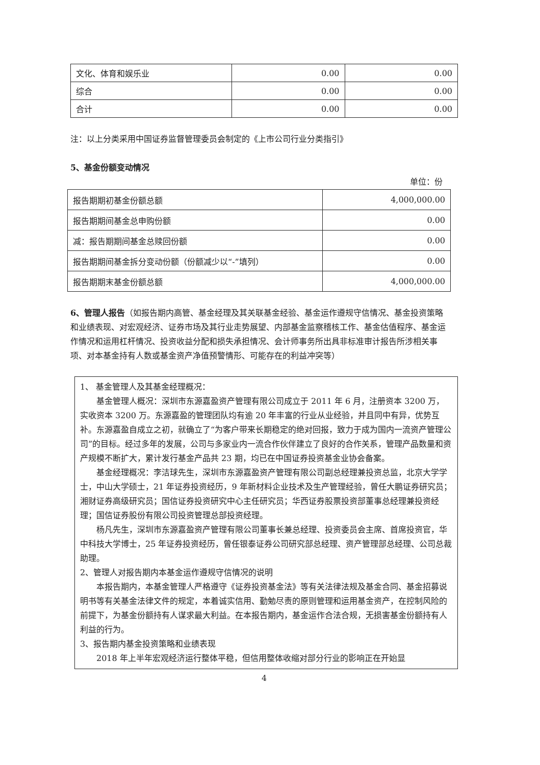| 文化、体育和娱乐业 | 0.00 | 0.00 |
| 综合 | 0.00 | 0.00 |
| 合计 | 0.00 | 0.00 |
注：以上分类采用中国证券监督管理委员会制定的《上市公司行业分类指引》
5、基金份额变动情况
单位：份
| 报告期期初基金份额总额 | 4,000,000.00 |
| 报告期期间基金总申购份额 | 0.00 |
| 减：报告期期间基金总赎回份额 | 0.00 |
| 报告期期间基金拆分变动份额（份额减少以“-”填列） | 0.00 |
| 报告期期末基金份额总额 | 4,000,000.00 |
6、管理人报告（如报告期内高管、基金经理及其关联基金经验、基金运作遵规守信情况、基金投资策略和业绩表现、对宏观经济、证券市场及其行业走势展望、内部基金监察稽核工作、基金估值程序、基金运作情况和运用杠杆情况、投资收益分配和损失承担情况、会计师事务所出具非标准审计报告所涉相关事项、对本基金持有人数或基金资产净值预警情形、可能存在的利益冲突等）
1、 基金管理人及其基金经理概况：
基金管理人概况：深圳市东源嘉盈资产管理有限公司成立于 2011 年 6 月，注册资本 3200 万，实收资本 3200 万。东源嘉盈的管理团队均有逾 20 年丰富的行业从业经验，并且同中有异，优势互补。东源嘉盈自成立之初，就确立了“为客户带来长期稳定的绝对回报，致力于成为国内一流资产管理公司”的目标。经过多年的发展，公司与多家业内一流合作伙伴建立了良好的合作关系，管理产品数量和资产规模不断扩大，累计发行基金产品共 23 期，均已在中国证券投资基金业协会备案。
基金经理概况：李洁球先生，深圳市东源嘉盈资产管理有限公司副总经理兼投资总监，北京大学学士，中山大学硕士，21 年证券投资经历，9 年新材料企业技术及生产管理经验，曾任大鹏证券研究员；湘财证券高级研究员；国信证券投资研究中心主任研究员；华西证券股票投资部董事总经理兼投资经理；国信证券股份有限公司投资管理总部投资经理。
杨凡先生，深圳市东源嘉盈资产管理有限公司董事长兼总经理、投资委员会主席、首席投资官，华中科技大学博士，25 年证券投资经历，曾任银泰证券公司研究部总经理、资产管理部总经理、公司总裁助理。
2、管理人对报告期内本基金运作遵规守信情况的说明
本报告期内，本基金管理人严格遵守《证券投资基金法》等有关法律法规及基金合同、基金招募说明书等有关基金法律文件的规定，本着诚实信用、勤勉尽责的原则管理和运用基金资产，在控制风险的前提下，为基金份额持有人谋求最大利益。在本报告期内，基金运作合法合规，无损害基金份额持有人利益的行为。
3、报告期内基金投资策略和业绩表现
2018 年上半年宏观经济运行整体平稳，但信用整体收缩对部分行业的影响正在开始显
4